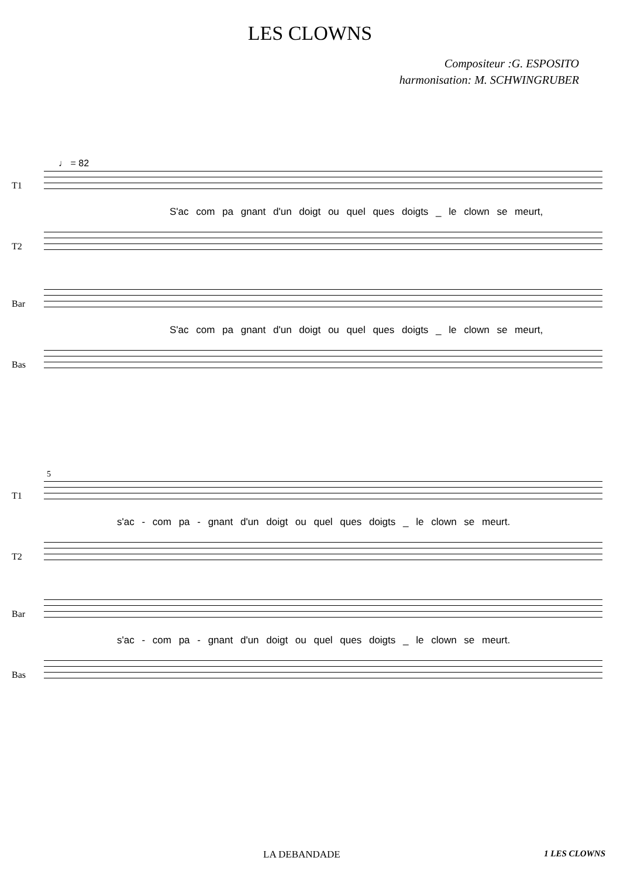LES CLOWNS
Compositeur :G. ESPOSITO
harmonisation: M. SCHWINGRUBER
♩ = 82
T1
S'ac com pa gnant d'un doigt ou quel ques doigts _ le clown se meurt,
T2
Bar
S'ac com pa gnant d'un doigt ou quel ques doigts _ le clown se meurt,
Bas
5
T1
s'ac - com pa - gnant d'un doigt ou quel ques doigts _ le clown se meurt.
T2
Bar
s'ac - com pa - gnant d'un doigt ou quel ques doigts _ le clown se meurt.
Bas
LA DEBANDADE 1 LES CLOWNS